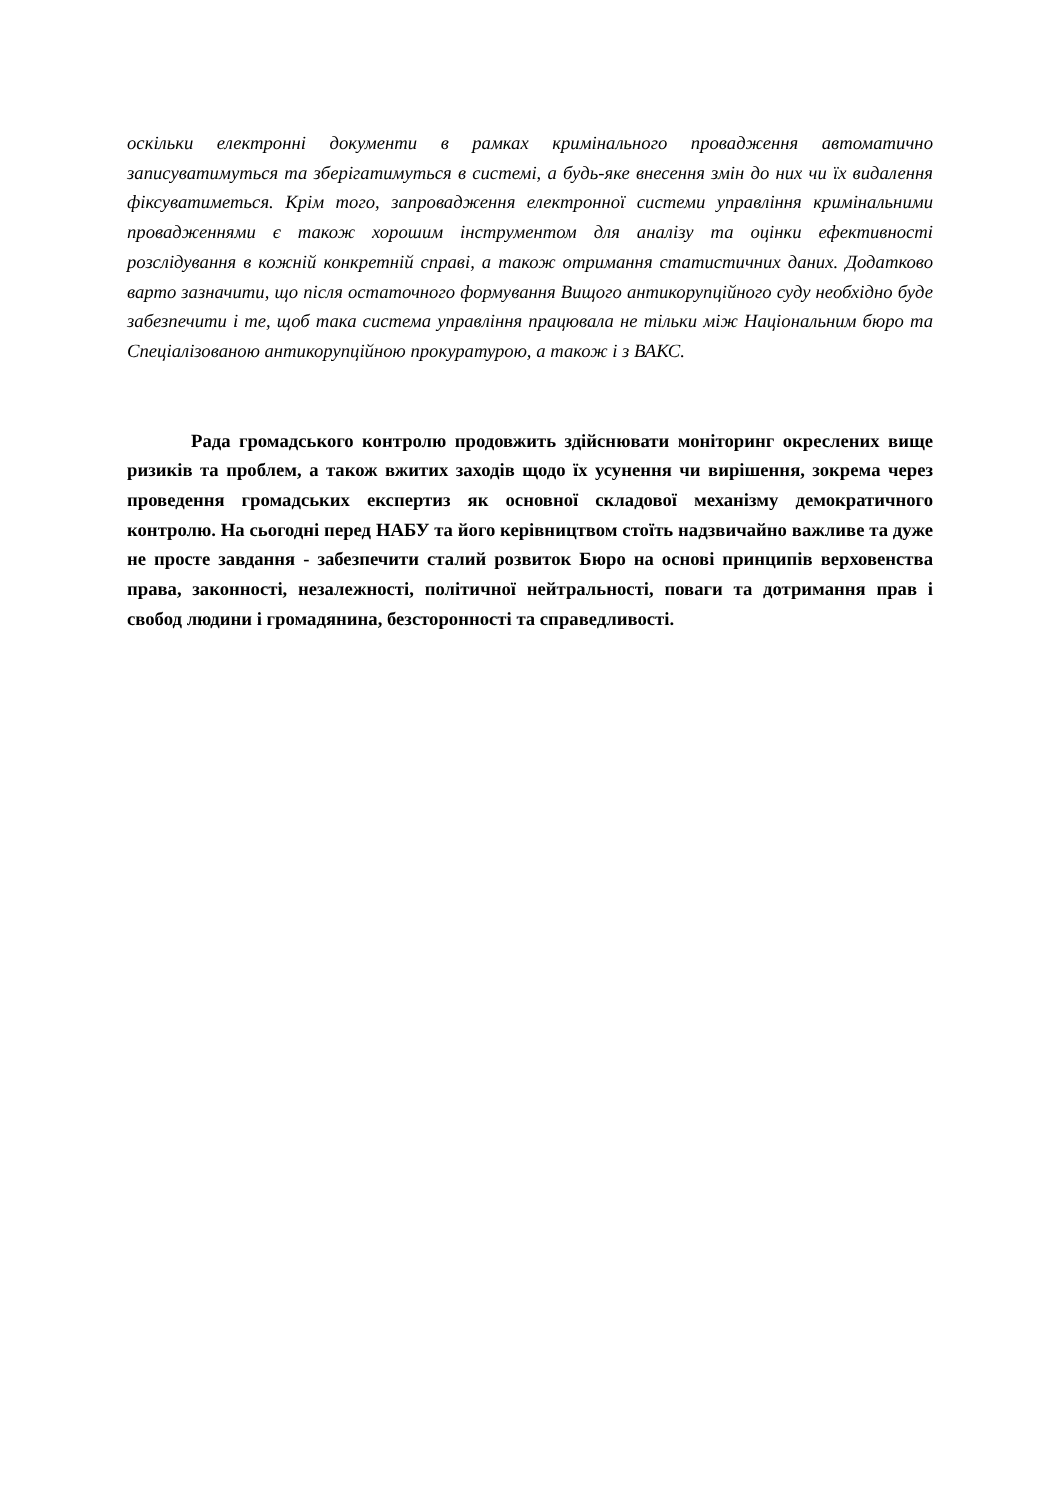оскільки електронні документи в рамках кримінального провадження автоматично записуватимуться та зберігатимуться в системі, а будь-яке внесення змін до них чи їх видалення фіксуватиметься. Крім того, запровадження електронної системи управління кримінальними провадженнями є також хорошим інструментом для аналізу та оцінки ефективності розслідування в кожній конкретній справі, а також отримання статистичних даних. Додатково варто зазначити, що після остаточного формування Вищого антикорупційного суду необхідно буде забезпечити і те, щоб така система управління працювала не тільки між Національним бюро та Спеціалізованою антикорупційною прокуратурою, а також і з ВАКС.
Рада громадського контролю продовжить здійснювати моніторинг окреслених вище ризиків та проблем, а також вжитих заходів щодо їх усунення чи вирішення, зокрема через проведення громадських експертиз як основної складової механізму демократичного контролю. На сьогодні перед НАБУ та його керівництвом стоїть надзвичайно важливе та дуже не просте завдання - забезпечити сталий розвиток Бюро на основі принципів верховенства права, законності, незалежності, політичної нейтральності, поваги та дотримання прав і свобод людини і громадянина, безсторонності та справедливості.